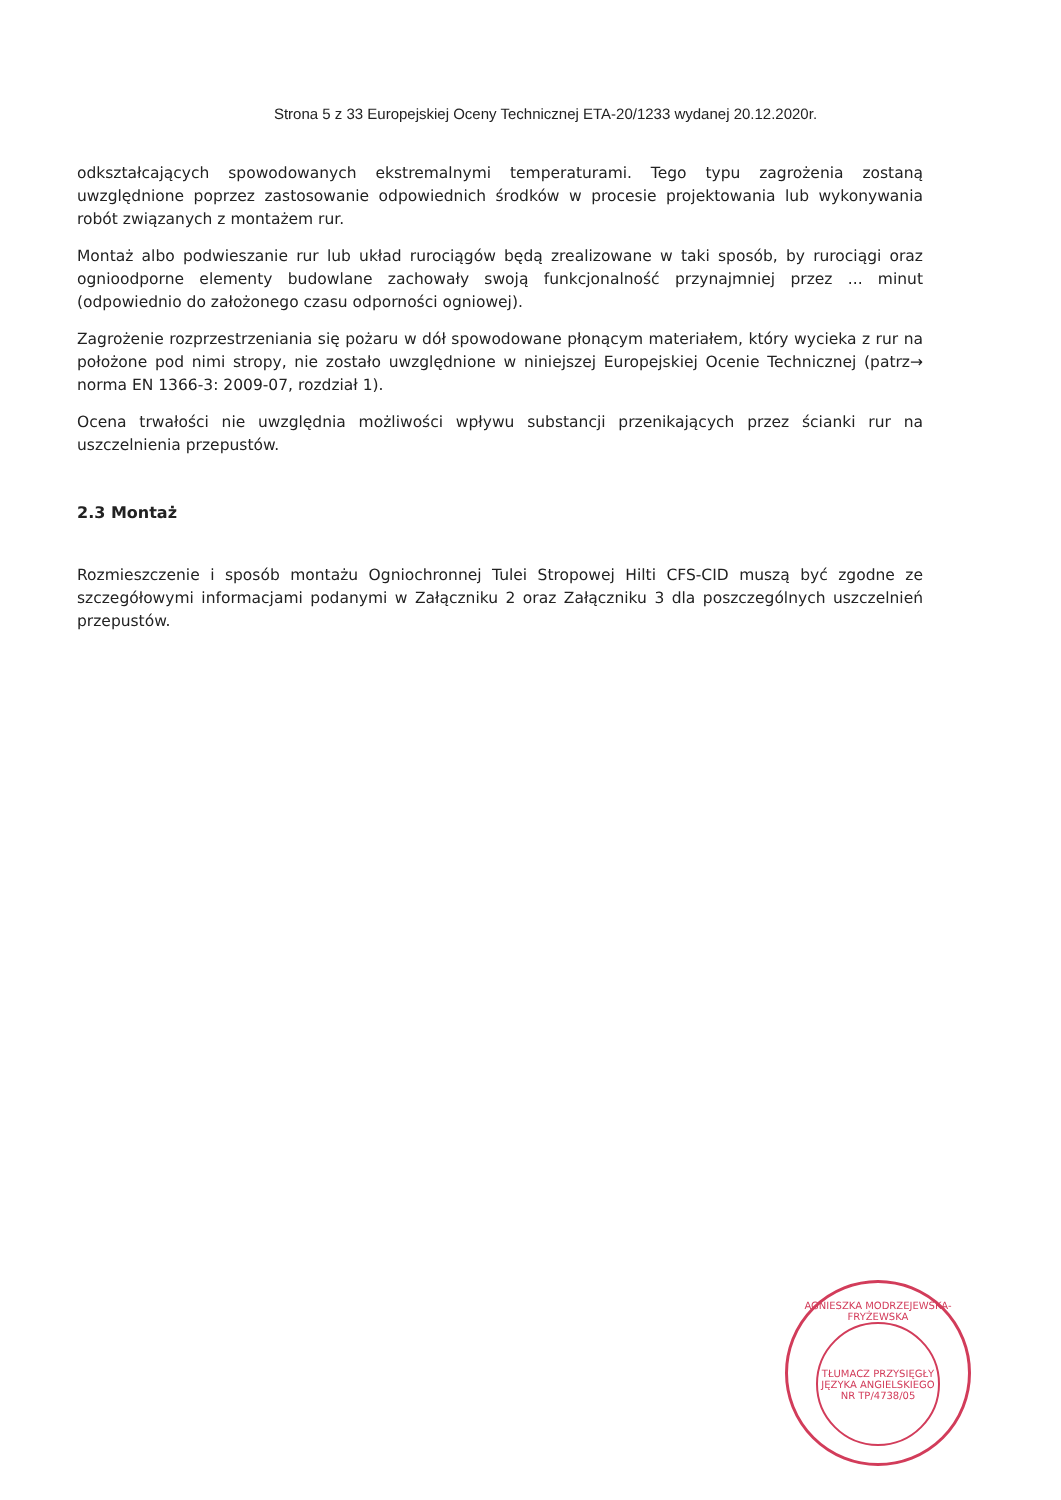Strona 5 z 33 Europejskiej Oceny Technicznej ETA-20/1233 wydanej 20.12.2020r.
odkształcających spowodowanych ekstremalnymi temperaturami. Tego typu zagrożenia zostaną uwzględnione poprzez zastosowanie odpowiednich środków w procesie projektowania lub wykonywania robót związanych z montażem rur.
Montaż albo podwieszanie rur lub układ rurociągów będą zrealizowane w taki sposób, by rurociągi oraz ognioodporne elementy budowlane zachowały swoją funkcjonalność przynajmniej przez ... minut (odpowiednio do założonego czasu odporności ogniowej).
Zagrożenie rozprzestrzeniania się pożaru w dół spowodowane płonącym materiałem, który wycieka z rur na położone pod nimi stropy, nie zostało uwzględnione w niniejszej Europejskiej Ocenie Technicznej (patrz→ norma EN 1366-3: 2009-07, rozdział 1).
Ocena trwałości nie uwzględnia możliwości wpływu substancji przenikających przez ścianki rur na uszczelnienia przepustów.
2.3 Montaż
Rozmieszczenie i sposób montażu Ogniochronnej Tulei Stropowej Hilti CFS-CID muszą być zgodne ze szczegółowymi informacjami podanymi w Załączniku 2 oraz Załączniku 3 dla poszczególnych uszczelnień przepustów.
AGNIESZKA MODRZEJEWSKA-FRYŻEWSKA
TŁUMACZ PRZYSIĘGŁY JĘZYKA ANGIELSKIEGO
NR TP/4738/05